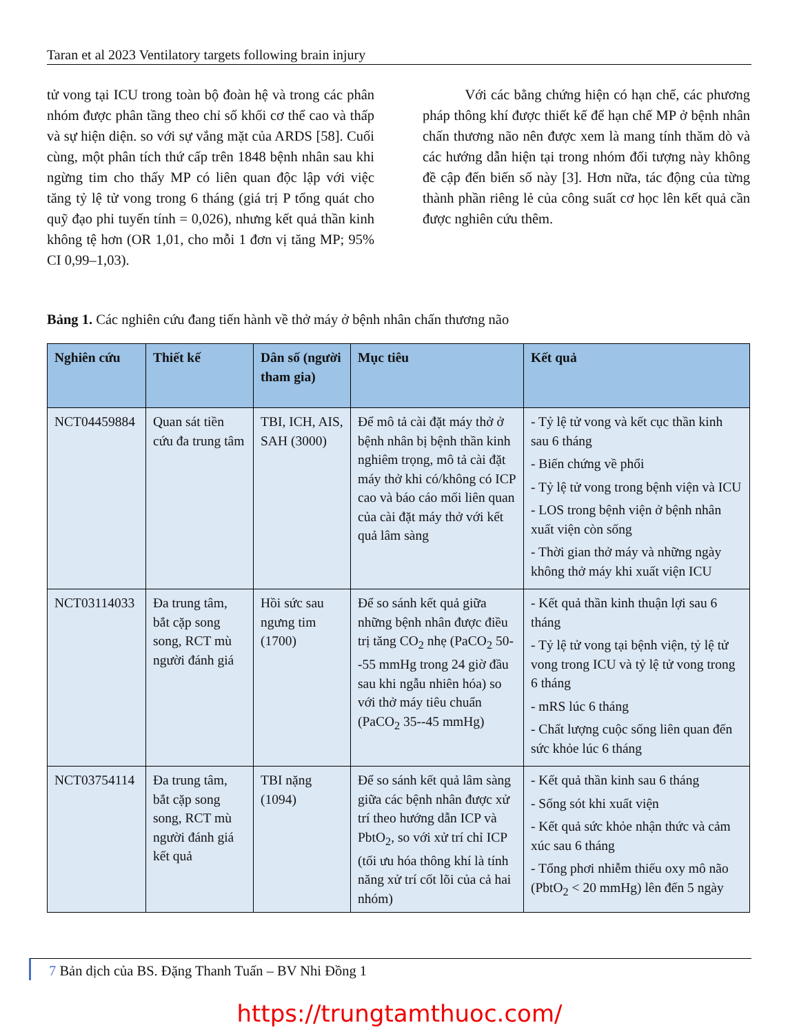Taran et al 2023 Ventilatory targets following brain injury
tử vong tại ICU trong toàn bộ đoàn hệ và trong các phân nhóm được phân tầng theo chỉ số khối cơ thể cao và thấp và sự hiện diện. so với sự vắng mặt của ARDS [58]. Cuối cùng, một phân tích thứ cấp trên 1848 bệnh nhân sau khi ngừng tim cho thấy MP có liên quan độc lập với việc tăng tỷ lệ tử vong trong 6 tháng (giá trị P tổng quát cho quỹ đạo phi tuyến tính = 0,026), nhưng kết quả thần kinh không tệ hơn (OR 1,01, cho mỗi 1 đơn vị tăng MP; 95% CI 0,99–1,03).
   Với các bằng chứng hiện có hạn chế, các phương pháp thông khí được thiết kế để hạn chế MP ở bệnh nhân chấn thương não nên được xem là mang tính thăm dò và các hướng dẫn hiện tại trong nhóm đối tượng này không đề cập đến biến số này [3]. Hơn nữa, tác động của từng thành phần riêng lẻ của công suất cơ học lên kết quả cần được nghiên cứu thêm.
Bảng 1. Các nghiên cứu đang tiến hành về thở máy ở bệnh nhân chấn thương não
| Nghiên cứu | Thiết kế | Dân số (người tham gia) | Mục tiêu | Kết quả |
| --- | --- | --- | --- | --- |
| NCT04459884 | Quan sát tiền cứu đa trung tâm | TBI, ICH, AIS, SAH (3000) | Để mô tả cài đặt máy thở ở bệnh nhân bị bệnh thần kinh nghiêm trọng, mô tả cài đặt máy thở khi có/không có ICP cao và báo cáo mối liên quan của cài đặt máy thở với kết quả lâm sàng | - Tỷ lệ tử vong và kết cục thần kinh sau 6 tháng - Biến chứng về phổi - Tỷ lệ tử vong trong bệnh viện và ICU - LOS trong bệnh viện ở bệnh nhân xuất viện còn sống - Thời gian thở máy và những ngày không thở máy khi xuất viện ICU |
| NCT03114033 | Đa trung tâm, bắt cặp song song, RCT mù người đánh giá | Hồi sức sau ngưng tim (1700) | Để so sánh kết quả giữa những bệnh nhân được điều trị tăng CO<sub>2</sub> nhẹ (PaCO<sub>2</sub> 50--55 mmHg trong 24 giờ đầu sau khi ngẫu nhiên hóa) so với thở máy tiêu chuẩn (PaCO<sub>2</sub> 35--45 mmHg) | - Kết quả thần kinh thuận lợi sau 6 tháng - Tỷ lệ tử vong tại bệnh viện, tỷ lệ tử vong trong ICU và tỷ lệ tử vong trong 6 tháng - mRS lúc 6 tháng - Chất lượng cuộc sống liên quan đến sức khỏe lúc 6 tháng |
| NCT03754114 | Đa trung tâm, bắt cặp song song, RCT mù người đánh giá kết quả | TBI nặng (1094) | Để so sánh kết quả lâm sàng giữa các bệnh nhân được xử trí theo hướng dẫn ICP và PbtO<sub>2</sub>, so với xử trí chỉ ICP (tối ưu hóa thông khí là tính năng xử trí cốt lõi của cả hai nhóm) | - Kết quả thần kinh sau 6 tháng - Sống sót khi xuất viện - Kết quả sức khỏe nhận thức và cảm xúc sau 6 tháng - Tổng phơi nhiễm thiếu oxy mô não (PbtO<sub>2</sub> < 20 mmHg) lên đến 5 ngày |
7 Bản dịch của BS. Đặng Thanh Tuấn – BV Nhi Đồng 1
https://trungtamthuoc.com/